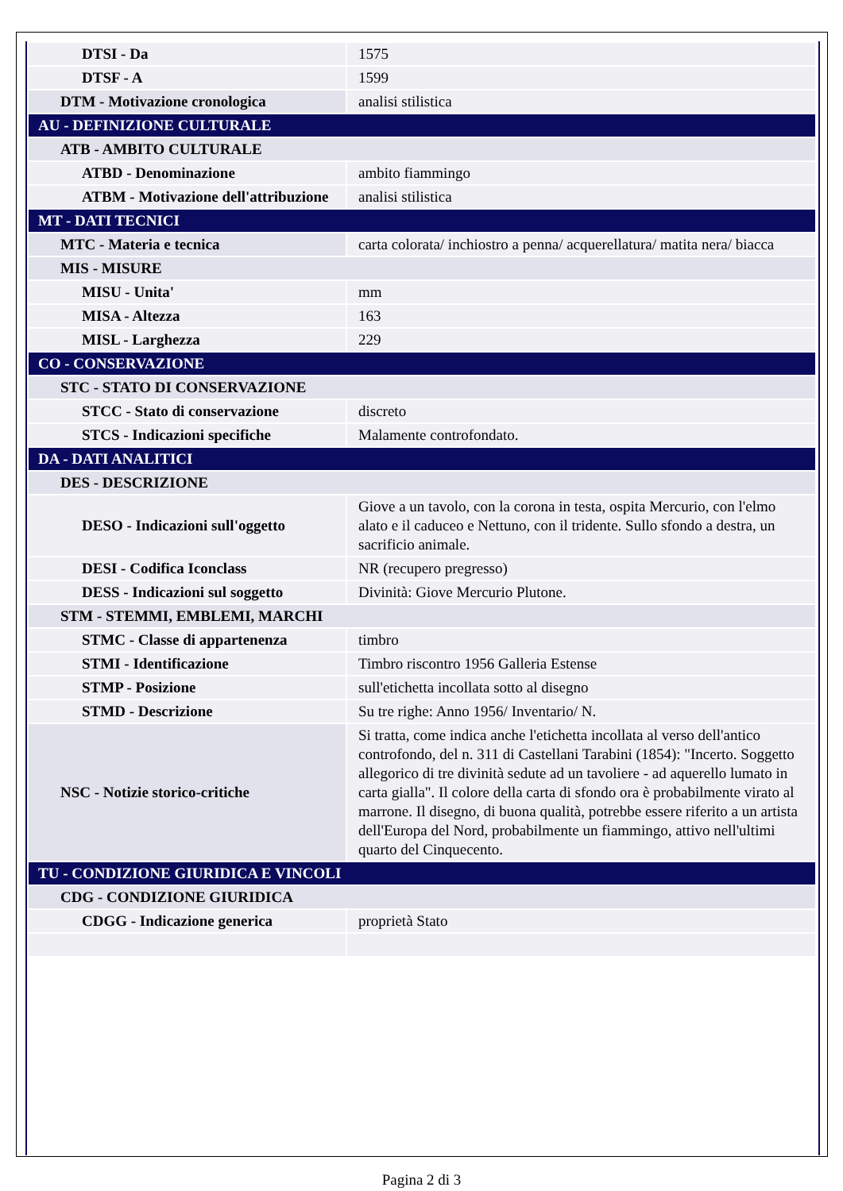| DTSI - Da | 1575 |
| DTSF - A | 1599 |
| DTM - Motivazione cronologica | analisi stilistica |
| AU - DEFINIZIONE CULTURALE | |
| ATB - AMBITO CULTURALE | |
| ATBD - Denominazione | ambito fiammingo |
| ATBM - Motivazione dell'attribuzione | analisi stilistica |
| MT - DATI TECNICI | |
| MTC - Materia e tecnica | carta colorata/ inchiostro a penna/ acquerellatura/ matita nera/ biacca |
| MIS - MISURE | |
| MISU - Unita' | mm |
| MISA - Altezza | 163 |
| MISL - Larghezza | 229 |
| CO - CONSERVAZIONE | |
| STC - STATO DI CONSERVAZIONE | |
| STCC - Stato di conservazione | discreto |
| STCS - Indicazioni specifiche | Malamente controfondato. |
| DA - DATI ANALITICI | |
| DES - DESCRIZIONE | |
| DESO - Indicazioni sull'oggetto | Giove a un tavolo, con la corona in testa, ospita Mercurio, con l'elmo alato e il caduceo e Nettuno, con il tridente. Sullo sfondo a destra, un sacrificio animale. |
| DESI - Codifica Iconclass | NR (recupero pregresso) |
| DESS - Indicazioni sul soggetto | Divinità: Giove Mercurio Plutone. |
| STM - STEMMI, EMBLEMI, MARCHI | |
| STMC - Classe di appartenenza | timbro |
| STMI - Identificazione | Timbro riscontro 1956 Galleria Estense |
| STMP - Posizione | sull'etichetta incollata sotto al disegno |
| STMD - Descrizione | Su tre righe: Anno 1956/ Inventario/ N. |
| NSC - Notizie storico-critiche | Si tratta, come indica anche l'etichetta incollata al verso dell'antico controfondo, del n. 311 di Castellani Tarabini (1854): "Incerto. Soggetto allegorico di tre divinità sedute ad un tavoliere - ad aquerello lumato in carta gialla". Il colore della carta di sfondo ora è probabilmente virato al marrone. Il disegno, di buona qualità, potrebbe essere riferito a un artista dell'Europa del Nord, probabilmente un fiammingo, attivo nell'ultimi quarto del Cinquecento. |
| TU - CONDIZIONE GIURIDICA E VINCOLI | |
| CDG - CONDIZIONE GIURIDICA | |
| CDGG - Indicazione generica | proprietà Stato |
Pagina 2 di 3